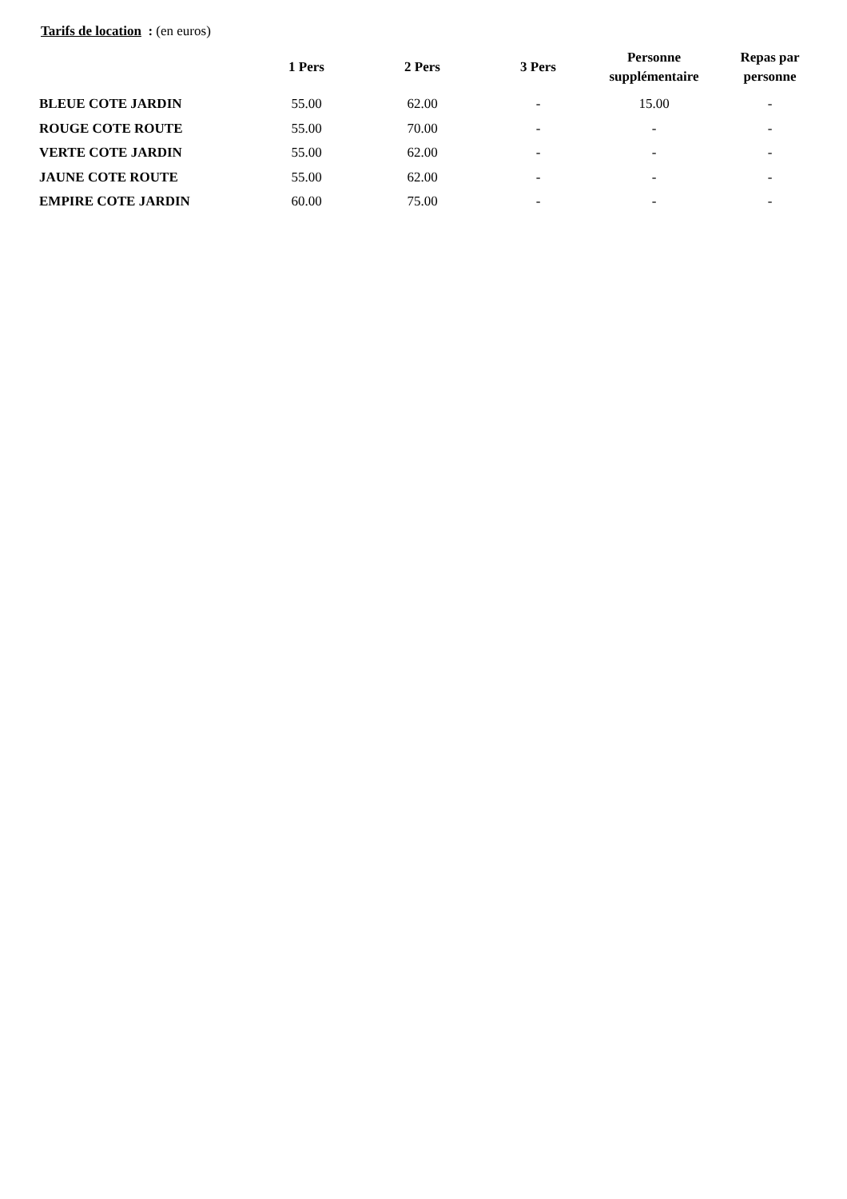Tarifs de location : (en euros)
| | 1 Pers | 2 Pers | 3 Pers | Personne supplémentaire | Repas par personne |
| --- | --- | --- | --- | --- | --- |
| BLEUE COTE JARDIN | 55.00 | 62.00 | - | 15.00 | - |
| ROUGE COTE ROUTE | 55.00 | 70.00 | - | - | - |
| VERTE COTE JARDIN | 55.00 | 62.00 | - | - | - |
| JAUNE COTE ROUTE | 55.00 | 62.00 | - | - | - |
| EMPIRE COTE JARDIN | 60.00 | 75.00 | - | - | - |